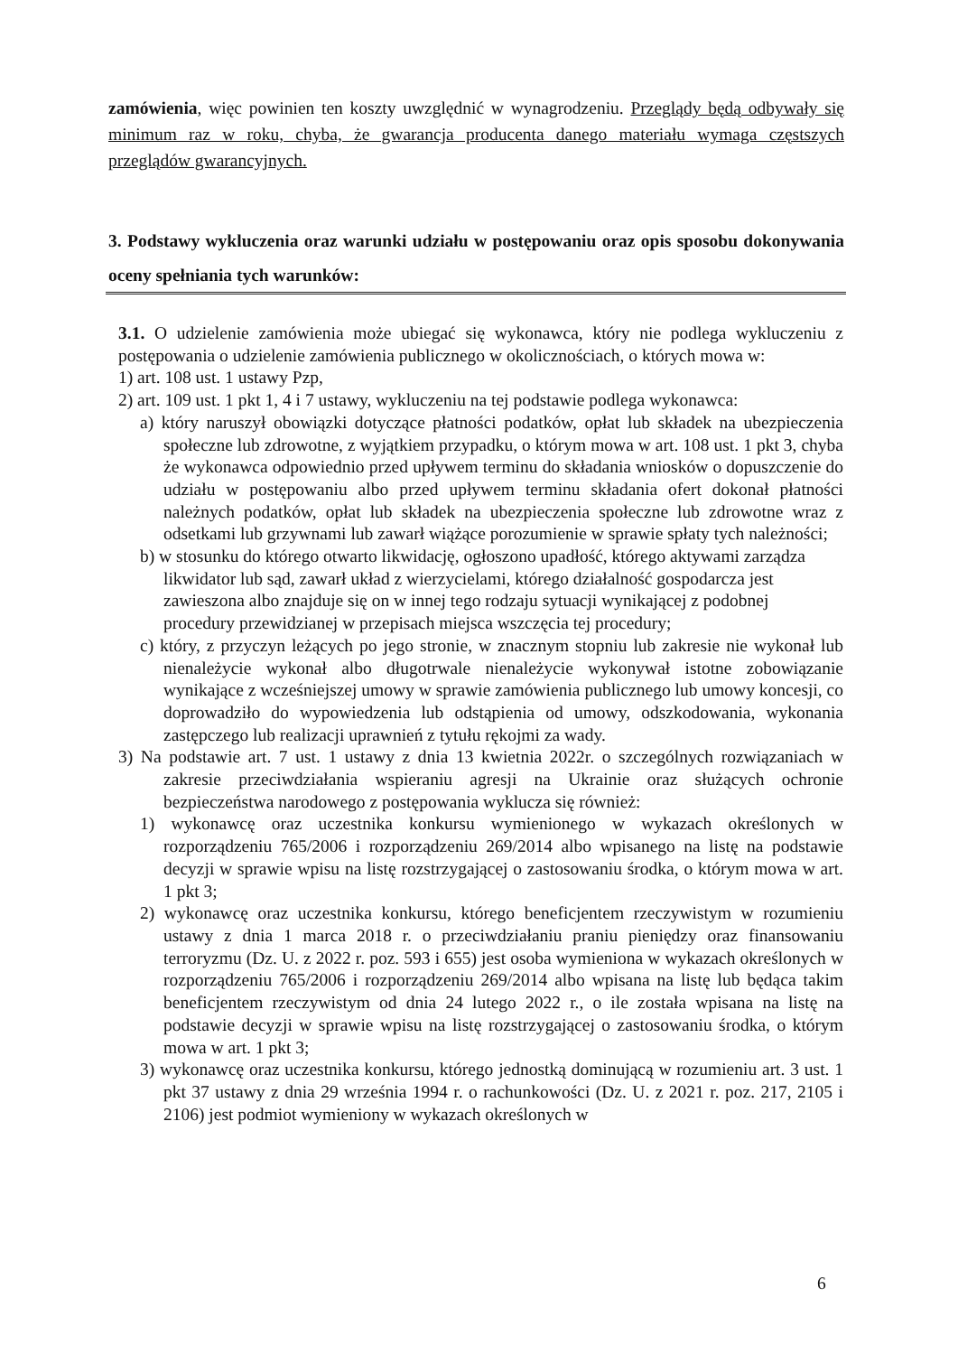zamówienia, więc powinien ten koszty uwzględnić w wynagrodzeniu. Przeglądy będą odbywały się minimum raz w roku, chyba, że gwarancja producenta danego materiału wymaga częstszych przeglądów gwarancyjnych.
3. Podstawy wykluczenia oraz warunki udziału w postępowaniu oraz opis sposobu dokonywania oceny spełniania tych warunków:
3.1. O udzielenie zamówienia może ubiegać się wykonawca, który nie podlega wykluczeniu z postępowania o udzielenie zamówienia publicznego w okolicznościach, o których mowa w:
1) art. 108 ust. 1 ustawy Pzp,
2) art. 109 ust. 1 pkt 1, 4 i 7 ustawy, wykluczeniu na tej podstawie podlega wykonawca:
a) który naruszył obowiązki dotyczące płatności podatków, opłat lub składek na ubezpieczenia społeczne lub zdrowotne, z wyjątkiem przypadku, o którym mowa w art. 108 ust. 1 pkt 3, chyba że wykonawca odpowiednio przed upływem terminu do składania wniosków o dopuszczenie do udziału w postępowaniu albo przed upływem terminu składania ofert dokonał płatności należnych podatków, opłat lub składek na ubezpieczenia społeczne lub zdrowotne wraz z odsetkami lub grzywnami lub zawarł wiążące porozumienie w sprawie spłaty tych należności;
b) w stosunku do którego otwarto likwidację, ogłoszono upadłość, którego aktywami zarządza likwidator lub sąd, zawarł układ z wierzycielami, którego działalność gospodarcza jest zawieszona albo znajduje się on w innej tego rodzaju sytuacji wynikającej z podobnej procedury przewidzianej w przepisach miejsca wszczęcia tej procedury;
c) który, z przyczyn leżących po jego stronie, w znacznym stopniu lub zakresie nie wykonał lub nienależycie wykonał albo długotrwale nienależycie wykonywał istotne zobowiązanie wynikające z wcześniejszej umowy w sprawie zamówienia publicznego lub umowy koncesji, co doprowadziło do wypowiedzenia lub odstąpienia od umowy, odszkodowania, wykonania zastępczego lub realizacji uprawnień z tytułu rękojmi za wady.
3) Na podstawie art. 7 ust. 1 ustawy z dnia 13 kwietnia 2022r. o szczególnych rozwiązaniach w zakresie przeciwdziałania wspieraniu agresji na Ukrainie oraz służących ochronie bezpieczeństwa narodowego z postępowania wyklucza się również:
1) wykonawcę oraz uczestnika konkursu wymienionego w wykazach określonych w rozporządzeniu 765/2006 i rozporządzeniu 269/2014 albo wpisanego na listę na podstawie decyzji w sprawie wpisu na listę rozstrzygającej o zastosowaniu środka, o którym mowa w art. 1 pkt 3;
2) wykonawcę oraz uczestnika konkursu, którego beneficjentem rzeczywistym w rozumieniu ustawy z dnia 1 marca 2018 r. o przeciwdziałaniu praniu pieniędzy oraz finansowaniu terroryzmu (Dz. U. z 2022 r. poz. 593 i 655) jest osoba wymieniona w wykazach określonych w rozporządzeniu 765/2006 i rozporządzeniu 269/2014 albo wpisana na listę lub będąca takim beneficjentem rzeczywistym od dnia 24 lutego 2022 r., o ile została wpisana na listę na podstawie decyzji w sprawie wpisu na listę rozstrzygającej o zastosowaniu środka, o którym mowa w art. 1 pkt 3;
3) wykonawcę oraz uczestnika konkursu, którego jednostką dominującą w rozumieniu art. 3 ust. 1 pkt 37 ustawy z dnia 29 września 1994 r. o rachunkowości (Dz. U. z 2021 r. poz. 217, 2105 i 2106) jest podmiot wymieniony w wykazach określonych w
6